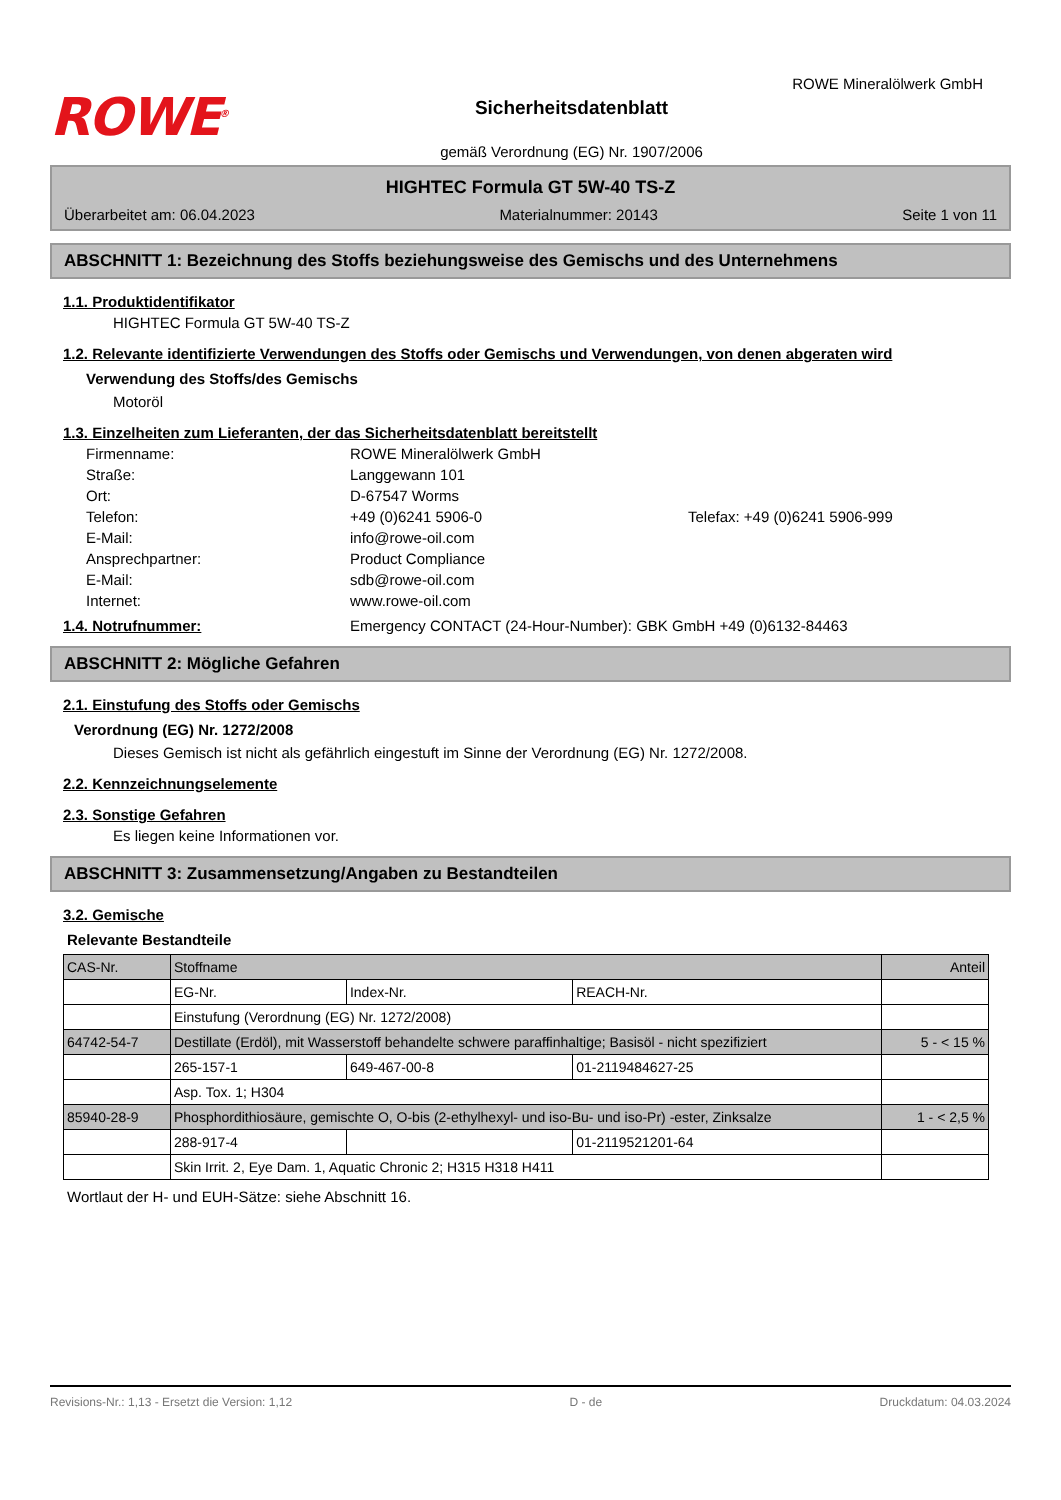ROWE<sup>®</sup>
Sicherheitsdatenblatt
gemäß Verordnung (EG) Nr. 1907/2006
ROWE Mineralölwerk GmbH
HIGHTEC Formula GT 5W-40 TS-Z
Überarbeitet am: 06.04.2023 Materialnummer: 20143 Seite 1 von 11
ABSCHNITT 1: Bezeichnung des Stoffs beziehungsweise des Gemischs und des Unternehmens
1.1. Produktidentifikator
HIGHTEC Formula GT 5W-40 TS-Z
1.2. Relevante identifizierte Verwendungen des Stoffs oder Gemischs und Verwendungen, von denen abgeraten wird
Verwendung des Stoffs/des Gemischs
Motoröl
1.3. Einzelheiten zum Lieferanten, der das Sicherheitsdatenblatt bereitstellt
Firmenname: ROWE Mineralölwerk GmbH Straße: Langgewann 101 Ort: D-67547 Worms Telefon: +49 (0)6241 5906-0 Telefax: +49 (0)6241 5906-999 E-Mail: info@rowe-oil.com Ansprechpartner: Product Compliance E-Mail: sdb@rowe-oil.com Internet: www.rowe-oil.com
1.4. Notrufnummer: Emergency CONTACT (24-Hour-Number): GBK GmbH +49 (0)6132-84463
ABSCHNITT 2: Mögliche Gefahren
2.1. Einstufung des Stoffs oder Gemischs
Verordnung (EG) Nr. 1272/2008
Dieses Gemisch ist nicht als gefährlich eingestuft im Sinne der Verordnung (EG) Nr. 1272/2008.
2.2. Kennzeichnungselemente
2.3. Sonstige Gefahren
Es liegen keine Informationen vor.
ABSCHNITT 3: Zusammensetzung/Angaben zu Bestandteilen
3.2. Gemische
Relevante Bestandteile
| CAS-Nr. | Stoffname | | | Anteil |
| --- | --- | --- | --- | --- |
| | EG-Nr. | Index-Nr. | REACH-Nr. | |
| | Einstufung (Verordnung (EG) Nr. 1272/2008) | | | |
| 64742-54-7 | Destillate (Erdöl), mit Wasserstoff behandelte schwere paraffinhaltige; Basisöl - nicht spezifiziert | | | 5 - < 15 % |
| | 265-157-1 | 649-467-00-8 | 01-2119484627-25 | |
| | Asp. Tox. 1; H304 | | | |
| 85940-28-9 | Phosphordithiosäure, gemischte O, O-bis (2-ethylhexyl- und iso-Bu- und iso-Pr) -ester, Zinksalze | | | 1 - < 2,5 % |
| | 288-917-4 | | 01-2119521201-64 | |
| | Skin Irrit. 2, Eye Dam. 1, Aquatic Chronic 2; H315 H318 H411 | | | |
Wortlaut der H- und EUH-Sätze: siehe Abschnitt 16.
Revisions-Nr.: 1,13 - Ersetzt die Version: 1,12 D - de Druckdatum: 04.03.2024